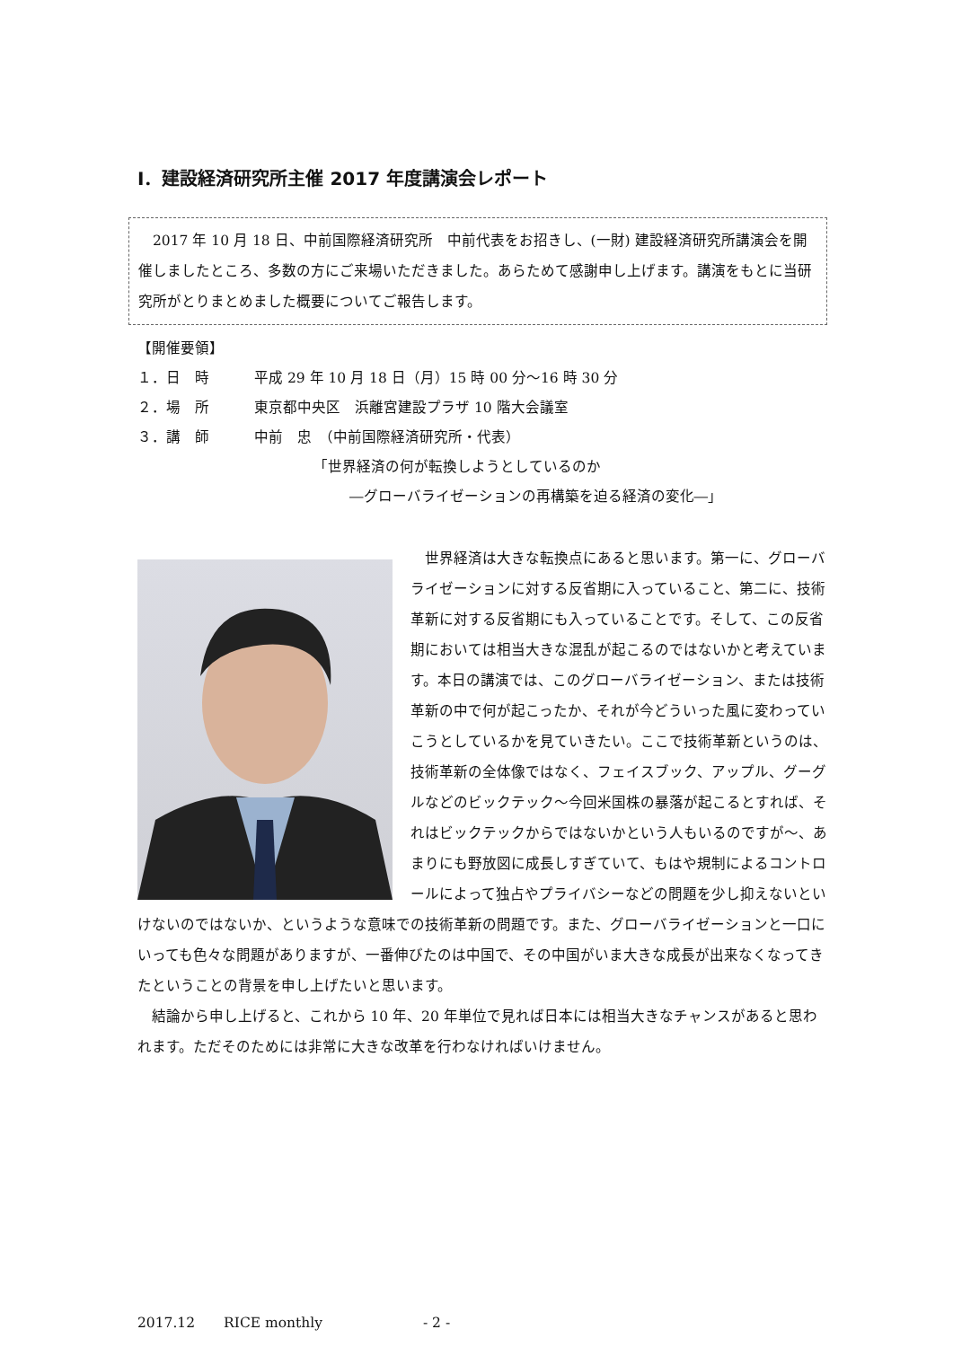Ⅰ．建設経済研究所主催 2017 年度講演会レポート
　2017 年 10 月 18 日、中前国際経済研究所　中前代表をお招きし、(一財) 建設経済研究所講演会を開催しましたところ、多数の方にご来場いただきました。あらためて感謝申し上げます。講演をもとに当研究所がとりまとめました概要についてご報告します。
【開催要領】
１．日　時 平成 29 年 10 月 18 日（月）15 時 00 分～16 時 30 分
２．場　所 東京都中央区　浜離宮建設プラザ 10 階大会議室
３．講　師 中前　忠　（中前国際経済研究所・代表）
「世界経済の何が転換しようとしているのか
―グローバライゼーションの再構築を迫る経済の変化―」
世界経済は大きな転換点にあると思います。第一に、グローバライゼーションに対する反省期に入っていること、第二に、技術革新に対する反省期にも入っていることです。そして、この反省期においては相当大きな混乱が起こるのではないかと考えています。本日の講演では、このグローバライゼーション、または技術革新の中で何が起こったか、それが今どういった風に変わっていこうとしているかを見ていきたい。ここで技術革新というのは、技術革新の全体像ではなく、フェイスブック、アップル、グーグルなどのビックテック～今回米国株の暴落が起こるとすれば、それはビックテックからではないかという人もいるのですが～、あまりにも野放図に成長しすぎていて、もはや規制によるコントロールによって独占やプライバシーなどの問題を少し抑えないといけないのではないか、というような意味での技術革新の問題です。また、グローバライゼーションと一口にいっても色々な問題がありますが、一番伸びたのは中国で、その中国がいま大きな成長が出来なくなってきたということの背景を申し上げたいと思います。
結論から申し上げると、これから 10 年、20 年単位で見れば日本には相当大きなチャンスがあると思われます。ただそのためには非常に大きな改革を行わなければいけません。
2017.12　　RICE monthly　　　　　　　- 2 -